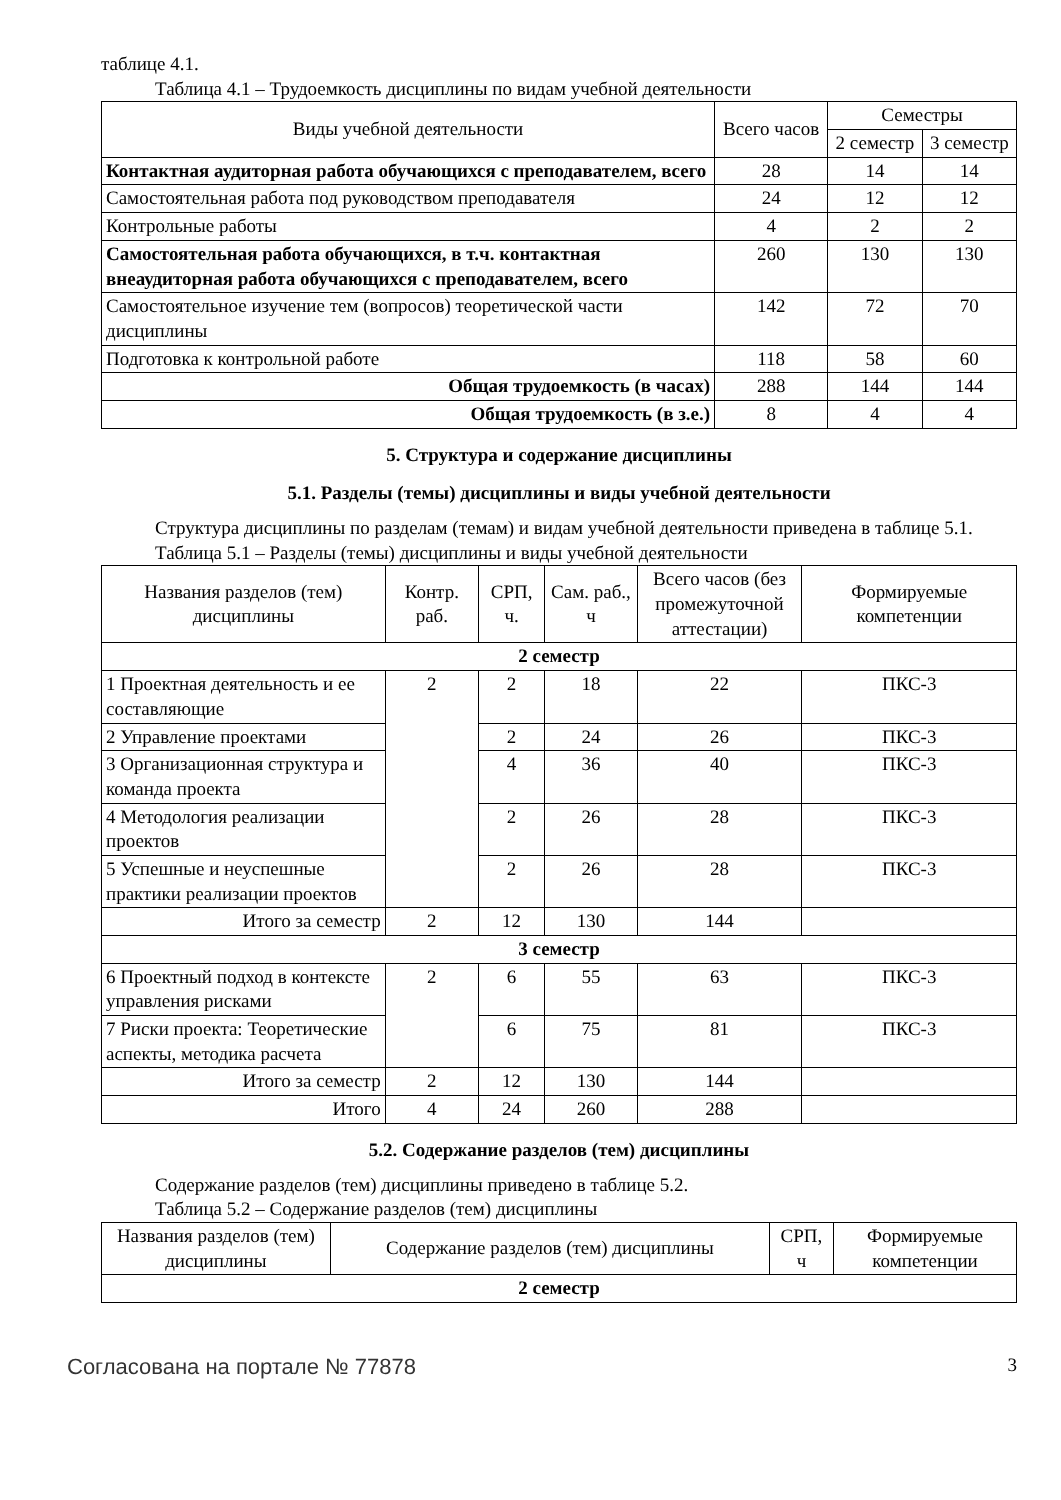таблице 4.1.
Таблица 4.1 – Трудоемкость дисциплины по видам учебной деятельности
| Виды учебной деятельности | Всего часов | Семестры | |
| --- | --- | --- | --- |
| | | 2 семестр | 3 семестр |
| Контактная аудиторная работа обучающихся с преподавателем, всего | 28 | 14 | 14 |
| Самостоятельная работа под руководством преподавателя | 24 | 12 | 12 |
| Контрольные работы | 4 | 2 | 2 |
| Самостоятельная работа обучающихся, в т.ч. контактная внеаудиторная работа обучающихся с преподавателем, всего | 260 | 130 | 130 |
| Самостоятельное изучение тем (вопросов) теоретической части дисциплины | 142 | 72 | 70 |
| Подготовка к контрольной работе | 118 | 58 | 60 |
| Общая трудоемкость (в часах) | 288 | 144 | 144 |
| Общая трудоемкость (в з.е.) | 8 | 4 | 4 |
5. Структура и содержание дисциплины
5.1. Разделы (темы) дисциплины и виды учебной деятельности
Структура дисциплины по разделам (темам) и видам учебной деятельности приведена в таблице 5.1.
Таблица 5.1 – Разделы (темы) дисциплины и виды учебной деятельности
| Названия разделов (тем) дисциплины | Контр. раб. | СРП, ч. | Сам. раб., ч | Всего часов (без промежуточной аттестации) | Формируемые компетенции |
| --- | --- | --- | --- | --- | --- |
| 2 семестр | | | | | |
| 1 Проектная деятельность и ее составляющие | 2 | 2 | 18 | 22 | ПКС-3 |
| 2 Управление проектами | | 2 | 24 | 26 | ПКС-3 |
| 3 Организационная структура и команда проекта | | 4 | 36 | 40 | ПКС-3 |
| 4 Методология реализации проектов | | 2 | 26 | 28 | ПКС-3 |
| 5 Успешные и неуспешные практики реализации проектов | | 2 | 26 | 28 | ПКС-3 |
| Итого за семестр | 2 | 12 | 130 | 144 | |
| 3 семестр | | | | | |
| 6 Проектный подход в контексте управления рисками | 2 | 6 | 55 | 63 | ПКС-3 |
| 7 Риски проекта: Теоретические аспекты, методика расчета | | 6 | 75 | 81 | ПКС-3 |
| Итого за семестр | 2 | 12 | 130 | 144 | |
| Итого | 4 | 24 | 260 | 288 | |
5.2. Содержание разделов (тем) дисциплины
Содержание разделов (тем) дисциплины приведено в таблице 5.2.
Таблица 5.2 – Содержание разделов (тем) дисциплины
| Названия разделов (тем) дисциплины | Содержание разделов (тем) дисциплины | СРП, ч | Формируемые компетенции |
| --- | --- | --- | --- |
| 2 семестр | | | |
Согласована на портале № 77878 3